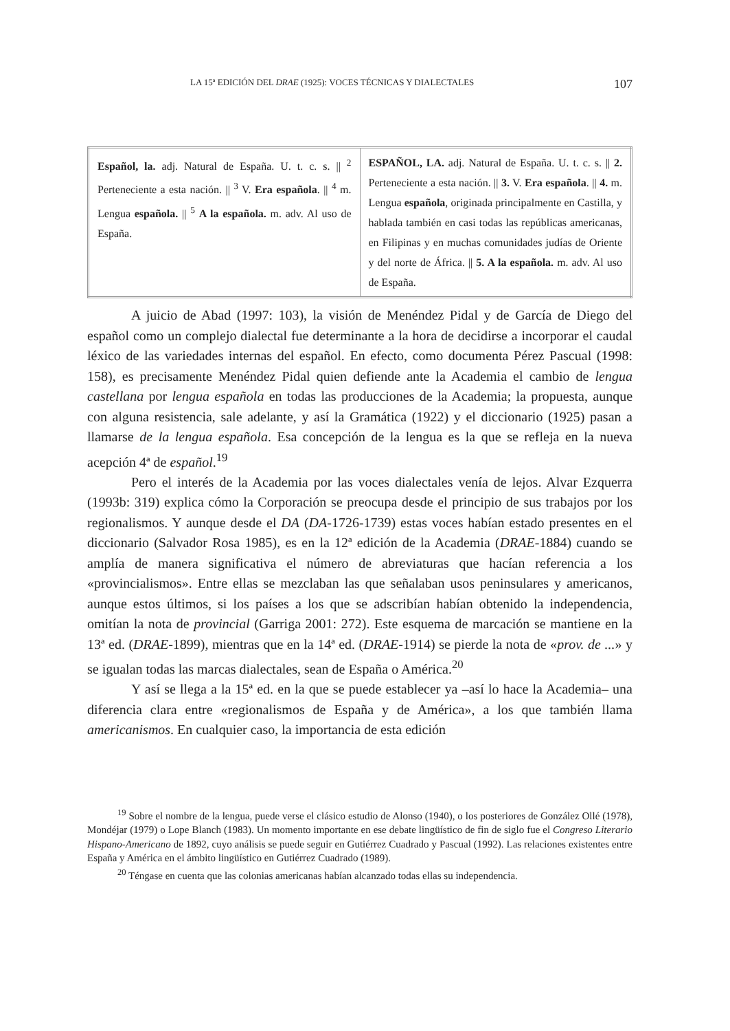LA 15ª EDICIÓN DEL DRAE (1925): VOCES TÉCNICAS Y DIALECTALES 107
| Español, la. adj. Natural de España. U. t. c. s. // <sup>2</sup> Perteneciente a esta nación. // <sup>3</sup> V. Era española . // <sup>4</sup> m. Lengua española. // <sup>5</sup> A la española. m. adv. Al uso de España. | ESPAÑOL, LA. adj. Natural de España. U. t. c. s. // 2. Perteneciente a esta nación. // 3. V. Era española . // 4. m. Lengua española , originada principalmente en Castilla, y hablada también en casi todas las repúblicas americanas, en Filipinas y en muchas comunidades judías de Oriente y del norte de África. // 5. A la española. m. adv. Al uso de España. |
A juicio de Abad (1997: 103), la visión de Menéndez Pidal y de García de Diego del español como un complejo dialectal fue determinante a la hora de decidirse a incorporar el caudal léxico de las variedades internas del español. En efecto, como documenta Pérez Pascual (1998: 158), es precisamente Menéndez Pidal quien defiende ante la Academia el cambio de lengua castellana por lengua española en todas las producciones de la Academia; la propuesta, aunque con alguna resistencia, sale adelante, y así la Gramática (1922) y el diccionario (1925) pasan a llamarse de la lengua española. Esa concepción de la lengua es la que se refleja en la nueva acepción 4ª de español.<sup>19</sup>
Pero el interés de la Academia por las voces dialectales venía de lejos. Alvar Ezquerra (1993b: 319) explica cómo la Corporación se preocupa desde el principio de sus trabajos por los regionalismos. Y aunque desde el DA (DA-1726-1739) estas voces habían estado presentes en el diccionario (Salvador Rosa 1985), es en la 12ª edición de la Academia (DRAE-1884) cuando se amplía de manera significativa el número de abreviaturas que hacían referencia a los «provincialismos». Entre ellas se mezclaban las que señalaban usos peninsulares y americanos, aunque estos últimos, si los países a los que se adscribían habían obtenido la independencia, omitían la nota de provincial (Garriga 2001: 272). Este esquema de marcación se mantiene en la 13ª ed. (DRAE-1899), mientras que en la 14ª ed. (DRAE-1914) se pierde la nota de «prov. de ...» y se igualan todas las marcas dialectales, sean de España o América.<sup>20</sup>
Y así se llega a la 15ª ed. en la que se puede establecer ya –así lo hace la Academia– una diferencia clara entre «regionalismos de España y de América», a los que también llama americanismos. En cualquier caso, la importancia de esta edición
<sup>19</sup> Sobre el nombre de la lengua, puede verse el clásico estudio de Alonso (1940), o los posteriores de González Ollé (1978), Mondéjar (1979) o Lope Blanch (1983). Un momento importante en ese debate lingüístico de fin de siglo fue el Congreso Literario Hispano-Americano de 1892, cuyo análisis se puede seguir en Gutiérrez Cuadrado y Pascual (1992). Las relaciones existentes entre España y América en el ámbito lingüístico en Gutiérrez Cuadrado (1989).
<sup>20</sup> Téngase en cuenta que las colonias americanas habían alcanzado todas ellas su independencia.